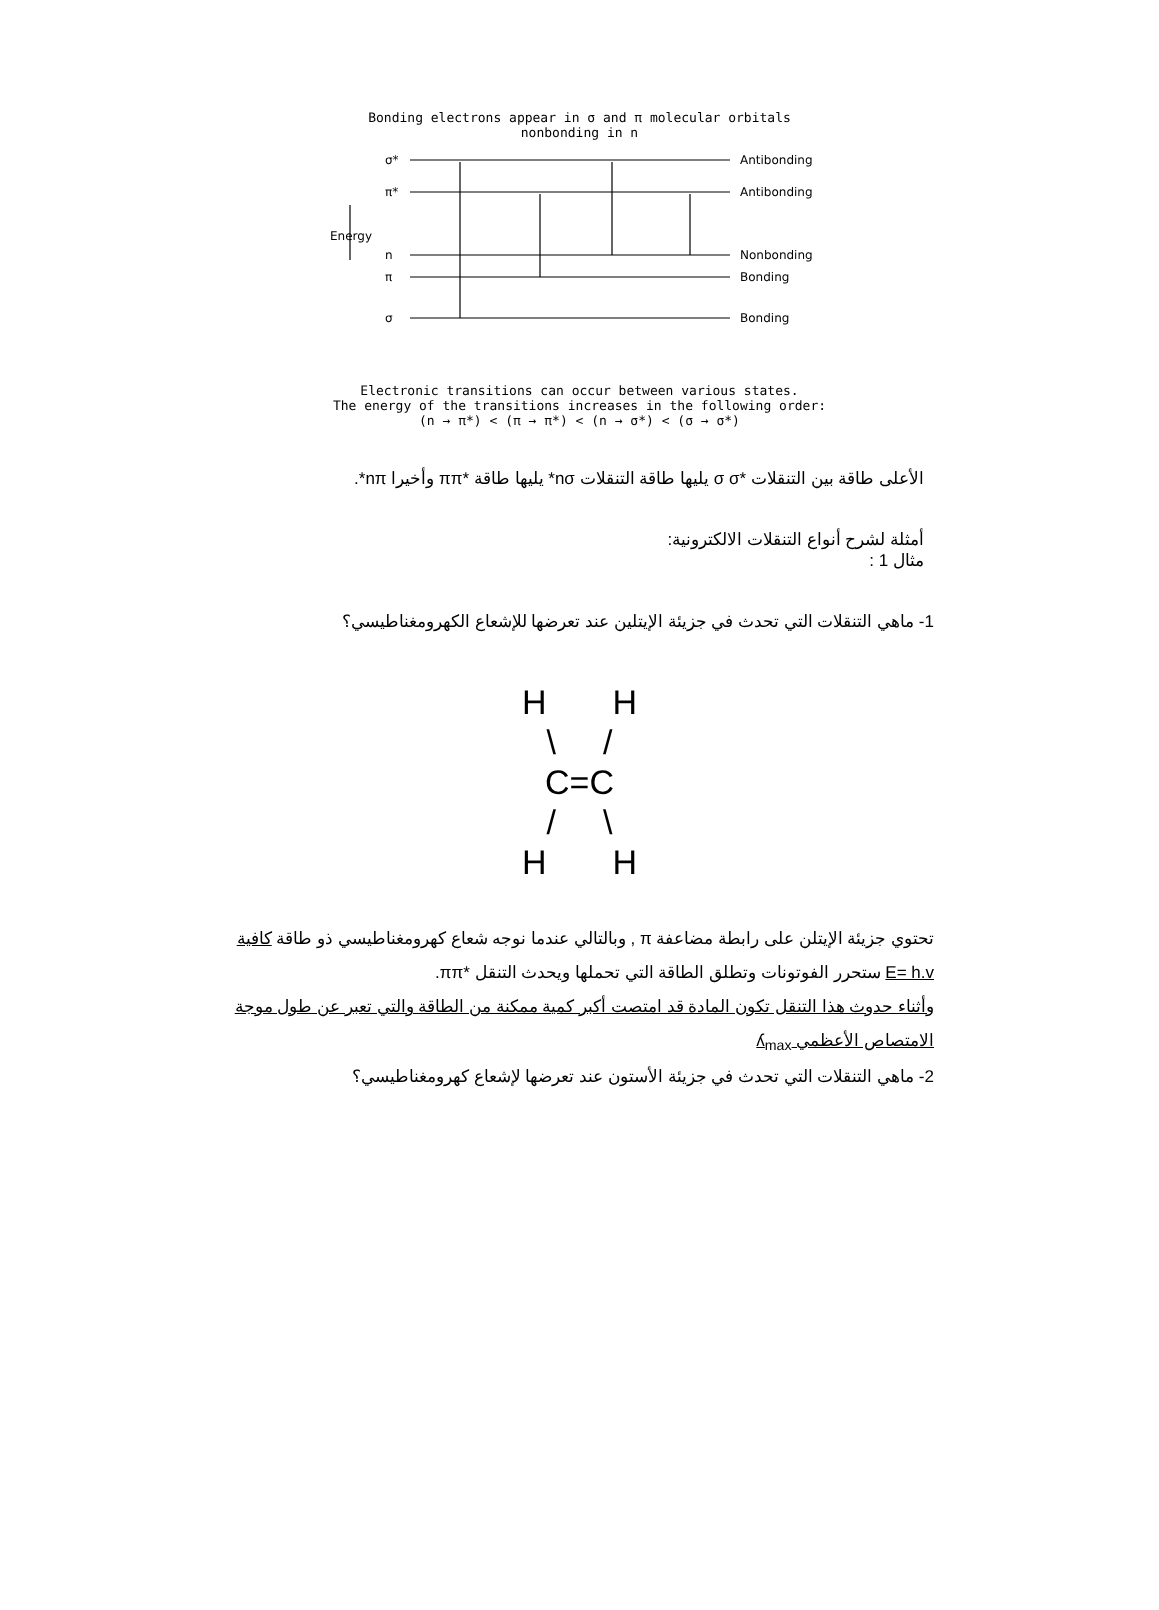Bonding electrons appear in σ and π molecular orbitals
nonbonding in n
σ*
π*
n
π
σ
Antibonding
Antibonding
Nonbonding
Bonding
Bonding
Energy
Electronic transitions can occur between various states.
The energy of the transitions increases in the following order:
(n → π*) < (π → π*) < (n → σ*) < (σ → σ*)
الأعلى طاقة بين التنقلات *σ σ يليها طاقة التنقلات nσ* يليها طاقة *ππ وأخيرا nπ*.
أمثلة لشرح أنواع التنقلات الالكترونية:
مثال 1 :
1- ماهي التنقلات التي تحدث في جزيئة الإيتلين عند تعرضها للإشعاع الكهرومغناطيسي؟
H H
\ /
C=C
/ \
H H
تحتوي جزيئة الإيتلن على رابطة مضاعفة π , وبالتالي عندما نوجه شعاع كهرومغناطيسي ذو طاقة كافية
E= h.v ستحرر الفوتونات وتطلق الطاقة التي تحملها ويحدث التنقل *ππ.
وأثناء حدوث هذا التنقل تكون المادة قد امتصت أكبر كمية ممكنة من الطاقة والتي تعبر عن طول موجة
الامتصاص الأعظمي ʎ<sub>max</sub>
2- ماهي التنقلات التي تحدث في جزيئة الأستون عند تعرضها لإشعاع كهرومغناطيسي؟